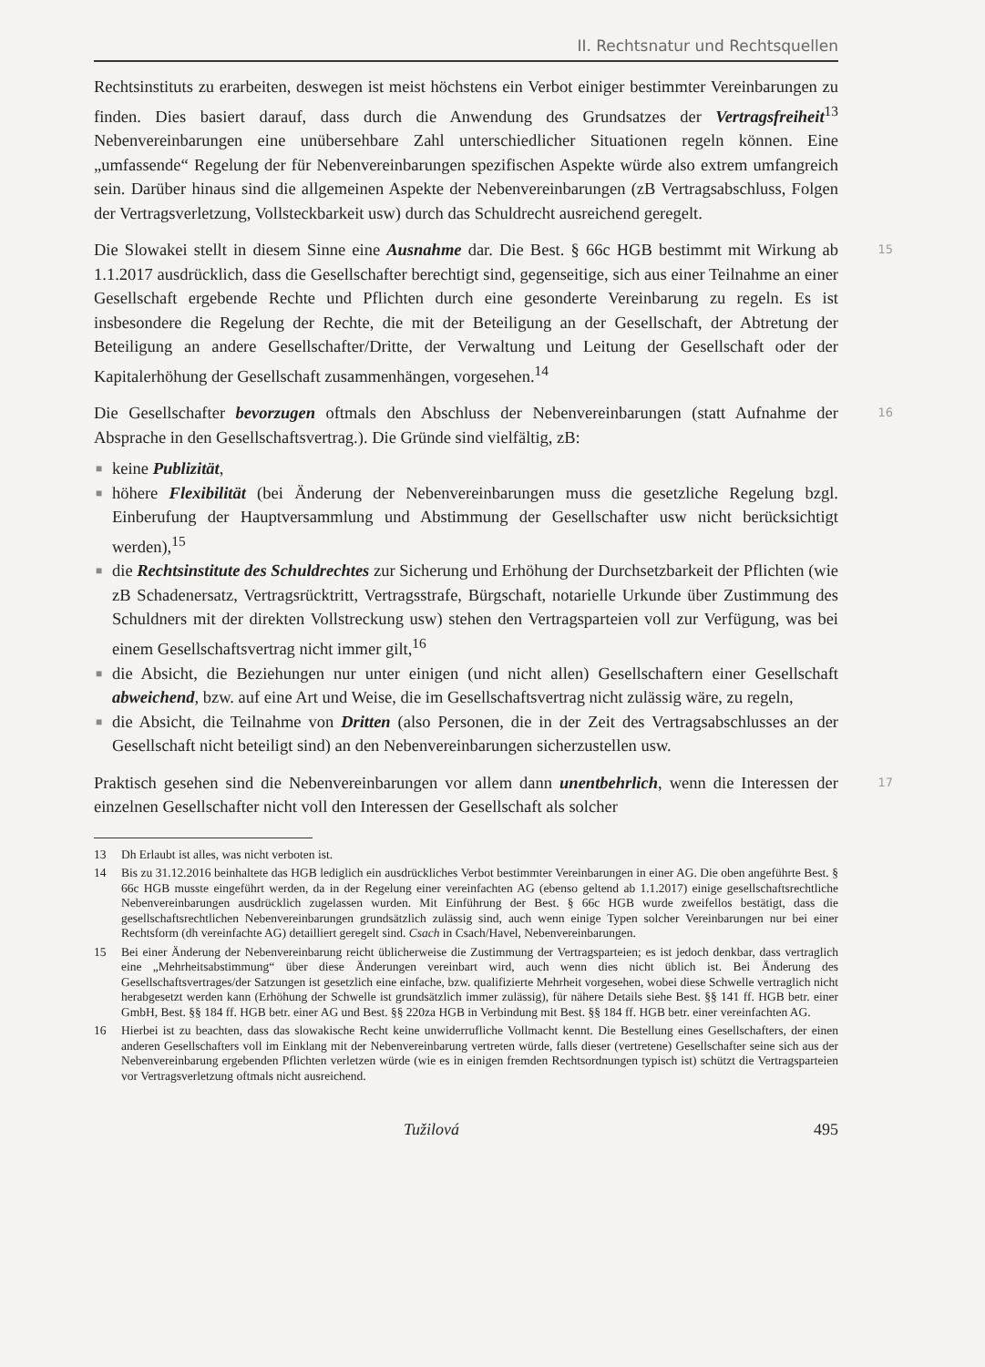II. Rechtsnatur und Rechtsquellen
Rechtsinstituts zu erarbeiten, deswegen ist meist höchstens ein Verbot einiger bestimmter Vereinbarungen zu finden. Dies basiert darauf, dass durch die Anwendung des Grundsatzes der Vertragsfreiheit<sup>13</sup> Nebenvereinbarungen eine unübersehbare Zahl unterschiedlicher Situationen regeln können. Eine „umfassende“ Regelung der für Nebenvereinbarungen spezifischen Aspekte würde also extrem umfangreich sein. Darüber hinaus sind die allgemeinen Aspekte der Nebenvereinbarungen (zB Vertragsabschluss, Folgen der Vertragsverletzung, Vollsteckbarkeit usw) durch das Schuldrecht ausreichend geregelt.
15 Die Slowakei stellt in diesem Sinne eine Ausnahme dar. Die Best. § 66c HGB bestimmt mit Wirkung ab 1.1.2017 ausdrücklich, dass die Gesellschafter berechtigt sind, gegenseitige, sich aus einer Teilnahme an einer Gesellschaft ergebende Rechte und Pflichten durch eine gesonderte Vereinbarung zu regeln. Es ist insbesondere die Regelung der Rechte, die mit der Beteiligung an der Gesellschaft, der Abtretung der Beteiligung an andere Gesellschafter/Dritte, der Verwaltung und Leitung der Gesellschaft oder der Kapitalerhöhung der Gesellschaft zusammenhängen, vorgesehen.<sup>14</sup>
16 Die Gesellschafter bevorzugen oftmals den Abschluss der Nebenvereinbarungen (statt Aufnahme der Absprache in den Gesellschaftsvertrag.). Die Gründe sind vielfältig, zB:
■ keine Publizität,
■ höhere Flexibilität (bei Änderung der Nebenvereinbarungen muss die gesetzliche Regelung bzgl. Einberufung der Hauptversammlung und Abstimmung der Gesellschafter usw nicht berücksichtigt werden),<sup>15</sup>
■ die Rechtsinstitute des Schuldrechtes zur Sicherung und Erhöhung der Durchsetzbarkeit der Pflichten (wie zB Schadenersatz, Vertragsrücktritt, Vertragsstrafe, Bürgschaft, notarielle Urkunde über Zustimmung des Schuldners mit der direkten Vollstreckung usw) stehen den Vertragsparteien voll zur Verfügung, was bei einem Gesellschaftsvertrag nicht immer gilt,<sup>16</sup>
■ die Absicht, die Beziehungen nur unter einigen (und nicht allen) Gesellschaftern einer Gesellschaft abweichend, bzw. auf eine Art und Weise, die im Gesellschaftsvertrag nicht zulässig wäre, zu regeln,
■ die Absicht, die Teilnahme von Dritten (also Personen, die in der Zeit des Vertragsabschlusses an der Gesellschaft nicht beteiligt sind) an den Nebenvereinbarungen sicherzustellen usw.
17 Praktisch gesehen sind die Nebenvereinbarungen vor allem dann unentbehrlich, wenn die Interessen der einzelnen Gesellschafter nicht voll den Interessen der Gesellschaft als solcher
13 Dh Erlaubt ist alles, was nicht verboten ist.
14 Bis zu 31.12.2016 beinhaltete das HGB lediglich ein ausdrückliches Verbot bestimmter Vereinbarungen in einer AG. Die oben angeführte Best. § 66c HGB musste eingeführt werden, da in der Regelung einer vereinfachten AG (ebenso geltend ab 1.1.2017) einige gesellschaftsrechtliche Nebenvereinbarungen ausdrücklich zugelassen wurden. Mit Einführung der Best. § 66c HGB wurde zweifellos bestätigt, dass die gesellschaftsrechtlichen Nebenvereinbarungen grundsätzlich zulässig sind, auch wenn einige Typen solcher Vereinbarungen nur bei einer Rechtsform (dh vereinfachte AG) detailliert geregelt sind. Csach in Csach/Havel, Nebenvereinbarungen.
15 Bei einer Änderung der Nebenvereinbarung reicht üblicherweise die Zustimmung der Vertragsparteien; es ist jedoch denkbar, dass vertraglich eine „Mehrheitsabstimmung“ über diese Änderungen vereinbart wird, auch wenn dies nicht üblich ist. Bei Änderung des Gesellschaftsvertrages/der Satzungen ist gesetzlich eine einfache, bzw. qualifizierte Mehrheit vorgesehen, wobei diese Schwelle vertraglich nicht herabgesetzt werden kann (Erhöhung der Schwelle ist grundsätzlich immer zulässig), für nähere Details siehe Best. §§ 141 ff. HGB betr. einer GmbH, Best. §§ 184 ff. HGB betr. einer AG und Best. §§ 220za HGB in Verbindung mit Best. §§ 184 ff. HGB betr. einer vereinfachten AG.
16 Hierbei ist zu beachten, dass das slowakische Recht keine unwiderrufliche Vollmacht kennt. Die Bestellung eines Gesellschafters, der einen anderen Gesellschafters voll im Einklang mit der Nebenvereinbarung vertreten würde, falls dieser (vertretene) Gesellschafter seine sich aus der Nebenvereinbarung ergebenden Pflichten verletzen würde (wie es in einigen fremden Rechtsordnungen typisch ist) schützt die Vertragsparteien vor Vertragsverletzung oftmals nicht ausreichend.
Tužilová 495